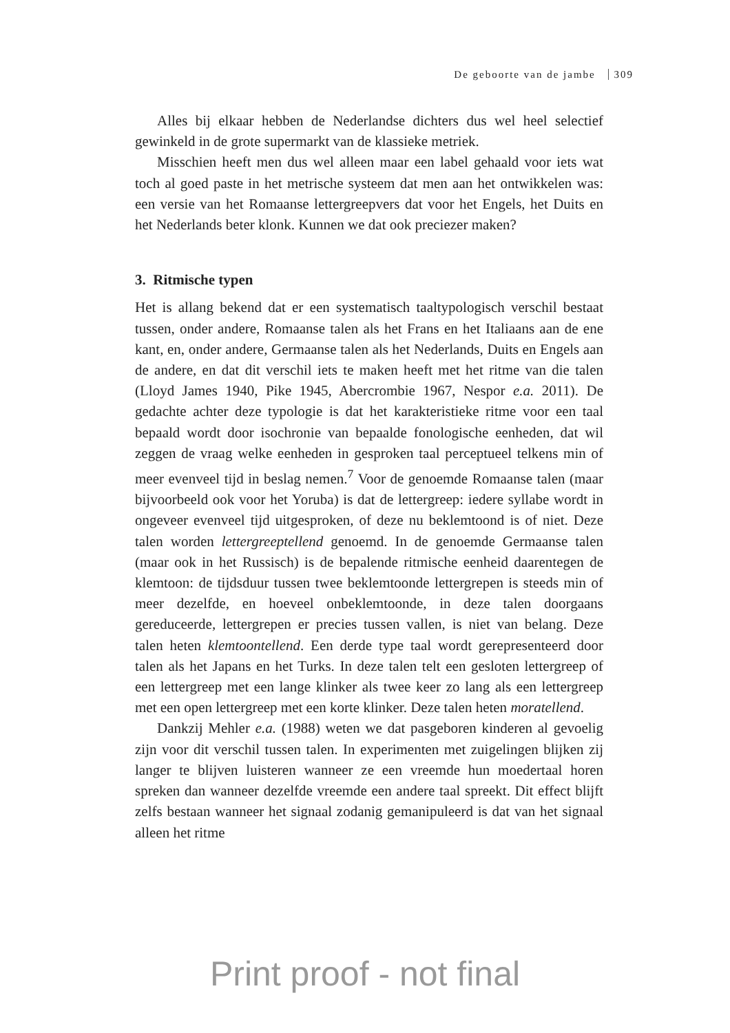De geboorte van de jambe 309
Alles bij elkaar hebben de Nederlandse dichters dus wel heel selectief gewinkeld in de grote supermarkt van de klassieke metriek.
Misschien heeft men dus wel alleen maar een label gehaald voor iets wat toch al goed paste in het metrische systeem dat men aan het ontwikkelen was: een versie van het Romaanse lettergreepvers dat voor het Engels, het Duits en het Nederlands beter klonk. Kunnen we dat ook preciezer maken?
3. Ritmische typen
Het is allang bekend dat er een systematisch taaltypologisch verschil bestaat tussen, onder andere, Romaanse talen als het Frans en het Italiaans aan de ene kant, en, onder andere, Germaanse talen als het Nederlands, Duits en Engels aan de andere, en dat dit verschil iets te maken heeft met het ritme van die talen (Lloyd James 1940, Pike 1945, Abercrombie 1967, Nespor e.a. 2011). De gedachte achter deze typologie is dat het karakteristieke ritme voor een taal bepaald wordt door isochronie van bepaalde fonologische eenheden, dat wil zeggen de vraag welke eenheden in gesproken taal perceptueel telkens min of meer evenveel tijd in beslag nemen.<sup>7</sup> Voor de genoemde Romaanse talen (maar bijvoorbeeld ook voor het Yoruba) is dat de lettergreep: iedere syllabe wordt in ongeveer evenveel tijd uitgesproken, of deze nu beklemtoond is of niet. Deze talen worden lettergreeptellend genoemd. In de genoemde Germaanse talen (maar ook in het Russisch) is de bepalende ritmische eenheid daarentegen de klemtoon: de tijdsduur tussen twee beklemtoonde lettergrepen is steeds min of meer dezelfde, en hoeveel onbeklemtoonde, in deze talen doorgaans gereduceerde, lettergrepen er precies tussen vallen, is niet van belang. Deze talen heten klemtoontellend. Een derde type taal wordt gerepresenteerd door talen als het Japans en het Turks. In deze talen telt een gesloten lettergreep of een lettergreep met een lange klinker als twee keer zo lang als een lettergreep met een open lettergreep met een korte klinker. Deze talen heten moratellend.
Dankzij Mehler e.a. (1988) weten we dat pasgeboren kinderen al gevoelig zijn voor dit verschil tussen talen. In experimenten met zuigelingen blijken zij langer te blijven luisteren wanneer ze een vreemde hun moedertaal horen spreken dan wanneer dezelfde vreemde een andere taal spreekt. Dit effect blijft zelfs bestaan wanneer het signaal zodanig gemanipuleerd is dat van het signaal alleen het ritme
Print proof - not final